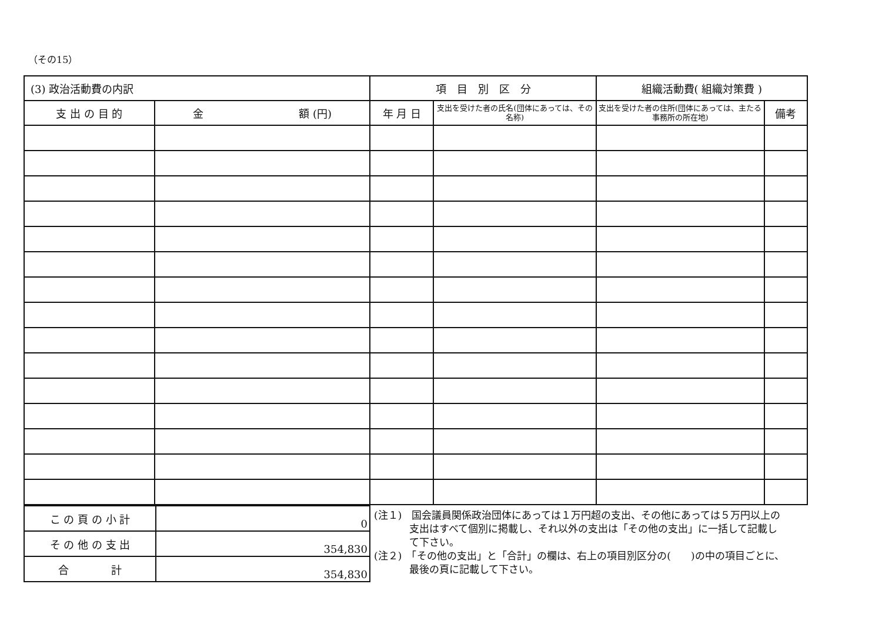（その15）
| (3) 政治活動費の内訳 | | 項 目 別 区 分 | | 組織活動費( 組織対策費 ) | |
| --- | --- | --- | --- | --- | --- |
| 支 出 の 目 的 | 金 額 (円) | 年 月 日 | 支出を受けた者の氏名(団体にあっては、その名称) | 支出を受けた者の住所(団体にあっては、主たる事務所の所在地) | 備考 |
| こ の 頁 の 小 計 | 0 |
| そ の 他 の 支 出 | 354,830 |
| 合 計 | 354,830 |
(注１)　国会議員関係政治団体にあっては１万円超の支出、その他にあっては５万円以上の支出はすべて個別に掲載し、それ以外の支出は「その他の支出」に一括して記載して下さい。
(注２)　「その他の支出」と「合計」の欄は、右上の項目別区分の(　　)の中の項目ごとに、最後の頁に記載して下さい。